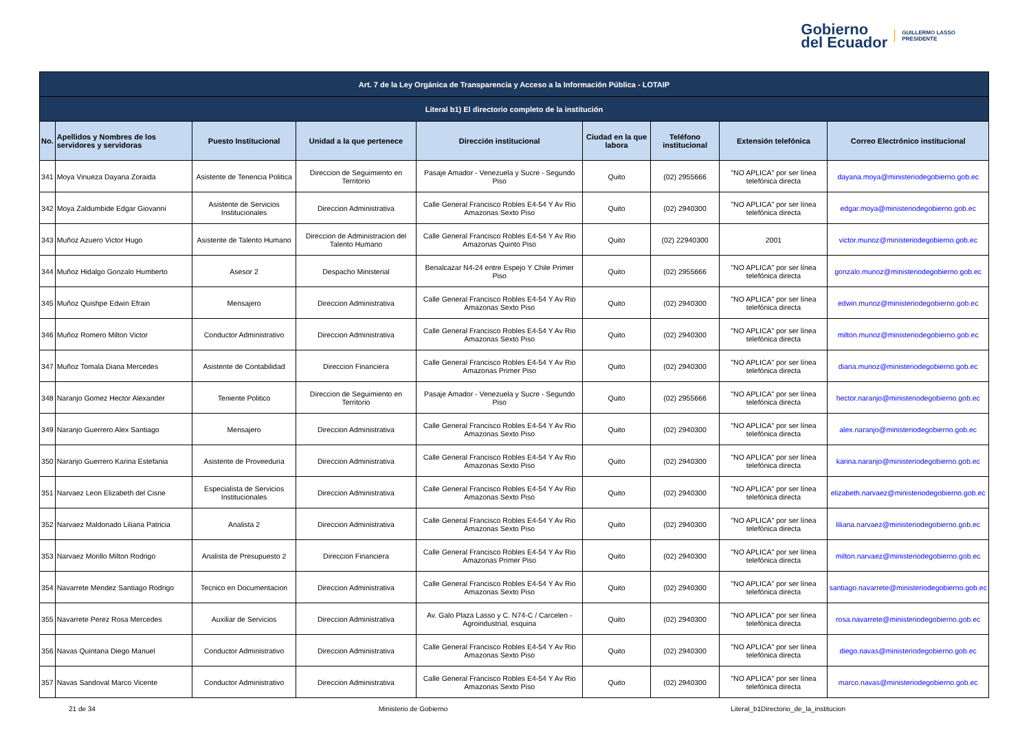Gobierno
del Ecuador
GUILLERMO LASSO
PRESIDENTE
| Art. 7 de la Ley Orgánica de Transparencia y Acceso a la Información Pública - LOTAIP | | | | | | | | |
| --- | --- | --- | --- | --- | --- | --- | --- | --- |
| Literal b1) El directorio completo de la institución | | | | | | | | |
| No. | Apellidos y Nombres de los servidores y servidoras | Puesto Institucional | Unidad a la que pertenece | Dirección institucional | Ciudad en la que labora | Teléfono institucional | Extensión telefónica | Correo Electrónico institucional |
| 341 | Moya Vinueza Dayana Zoraida | Asistente de Tenencia Politica | Direccion de Seguimiento en Territorio | Pasaje Amador - Venezuela y Sucre - Segundo Piso | Quito | (02) 2955666 | "NO APLICA" por ser línea telefónica directa | dayana.moya@ministeriodegobierno.gob.ec |
| 342 | Moya Zaldumbide Edgar Giovanni | Asistente de Servicios Institucionales | Direccion Administrativa | Calle General Francisco Robles E4-54 Y Av Rio Amazonas Sexto Piso | Quito | (02) 2940300 | "NO APLICA" por ser línea telefónica directa | edgar.moya@ministeriodegobierno.gob.ec |
| 343 | Muñoz Azuero Victor Hugo | Asistente de Talento Humano | Direccion de Administracion del Talento Humano | Calle General Francisco Robles E4-54 Y Av Rio Amazonas Quinto Piso | Quito | (02) 22940300 | 2001 | victor.munoz@ministeriodegobierno.gob.ec |
| 344 | Muñoz Hidalgo Gonzalo Humberto | Asesor 2 | Despacho Ministerial | Benalcazar N4-24 entre Espejo Y Chile Primer Piso | Quito | (02) 2955666 | "NO APLICA" por ser línea telefónica directa | gonzalo.munoz@ministeriodegobierno.gob.ec |
| 345 | Muñoz Quishpe Edwin Efrain | Mensajero | Direccion Administrativa | Calle General Francisco Robles E4-54 Y Av Rio Amazonas Sexto Piso | Quito | (02) 2940300 | "NO APLICA" por ser línea telefónica directa | edwin.munoz@ministeriodegobierno.gob.ec |
| 346 | Muñoz Romero Milton Victor | Conductor Administrativo | Direccion Administrativa | Calle General Francisco Robles E4-54 Y Av Rio Amazonas Sexto Piso | Quito | (02) 2940300 | "NO APLICA" por ser línea telefónica directa | milton.munoz@ministeriodegobierno.gob.ec |
| 347 | Muñoz Tomala Diana Mercedes | Asistente de Contabilidad | Direccion Financiera | Calle General Francisco Robles E4-54 Y Av Rio Amazonas Primer Piso | Quito | (02) 2940300 | "NO APLICA" por ser línea telefónica directa | diana.munoz@ministeriodegobierno.gob.ec |
| 348 | Naranjo Gomez Hector Alexander | Teniente Politico | Direccion de Seguimiento en Territorio | Pasaje Amador - Venezuela y Sucre - Segundo Piso | Quito | (02) 2955666 | "NO APLICA" por ser línea telefónica directa | hector.naranjo@ministeriodegobierno.gob.ec |
| 349 | Naranjo Guerrero Alex Santiago | Mensajero | Direccion Administrativa | Calle General Francisco Robles E4-54 Y Av Rio Amazonas Sexto Piso | Quito | (02) 2940300 | "NO APLICA" por ser línea telefónica directa | alex.naranjo@ministeriodegobierno.gob.ec |
| 350 | Naranjo Guerrero Karina Estefania | Asistente de Proveeduria | Direccion Administrativa | Calle General Francisco Robles E4-54 Y Av Rio Amazonas Sexto Piso | Quito | (02) 2940300 | "NO APLICA" por ser línea telefónica directa | karina.naranjo@ministeriodegobierno.gob.ec |
| 351 | Narvaez Leon Elizabeth del Cisne | Especialista de Servicios Institucionales | Direccion Administrativa | Calle General Francisco Robles E4-54 Y Av Rio Amazonas Sexto Piso | Quito | (02) 2940300 | "NO APLICA" por ser línea telefónica directa | elizabeth.narvaez@ministeriodegobierno.gob.ec |
| 352 | Narvaez Maldonado Liliana Patricia | Analista 2 | Direccion Administrativa | Calle General Francisco Robles E4-54 Y Av Rio Amazonas Sexto Piso | Quito | (02) 2940300 | "NO APLICA" por ser línea telefónica directa | liliana.narvaez@ministeriodegobierno.gob.ec |
| 353 | Narvaez Morillo Milton Rodrigo | Analista de Presupuesto 2 | Direccion Financiera | Calle General Francisco Robles E4-54 Y Av Rio Amazonas Primer Piso | Quito | (02) 2940300 | "NO APLICA" por ser línea telefónica directa | milton.narvaez@ministeriodegobierno.gob.ec |
| 354 | Navarrete Mendez Santiago Rodrigo | Tecnico en Documentacion | Direccion Administrativa | Calle General Francisco Robles E4-54 Y Av Rio Amazonas Sexto Piso | Quito | (02) 2940300 | "NO APLICA" por ser línea telefónica directa | santiago.navarrete@ministeriodegobierno.gob.ec |
| 355 | Navarrete Perez Rosa Mercedes | Auxiliar de Servicios | Direccion Administrativa | Av. Galo Plaza Lasso y C. N74-C / Carcelen - Agroindustrial, esquina | Quito | (02) 2940300 | "NO APLICA" por ser línea telefónica directa | rosa.navarrete@ministeriodegobierno.gob.ec |
| 356 | Navas Quintana Diego Manuel | Conductor Administrativo | Direccion Administrativa | Calle General Francisco Robles E4-54 Y Av Rio Amazonas Sexto Piso | Quito | (02) 2940300 | "NO APLICA" por ser línea telefónica directa | diego.navas@ministeriodegobierno.gob.ec |
| 357 | Navas Sandoval Marco Vicente | Conductor Administrativo | Direccion Administrativa | Calle General Francisco Robles E4-54 Y Av Rio Amazonas Sexto Piso | Quito | (02) 2940300 | "NO APLICA" por ser línea telefónica directa | marco.navas@ministeriodegobierno.gob.ec |
21 de 34 Ministerio de Gobierno Literal_b1Directorio_de_la_institucion